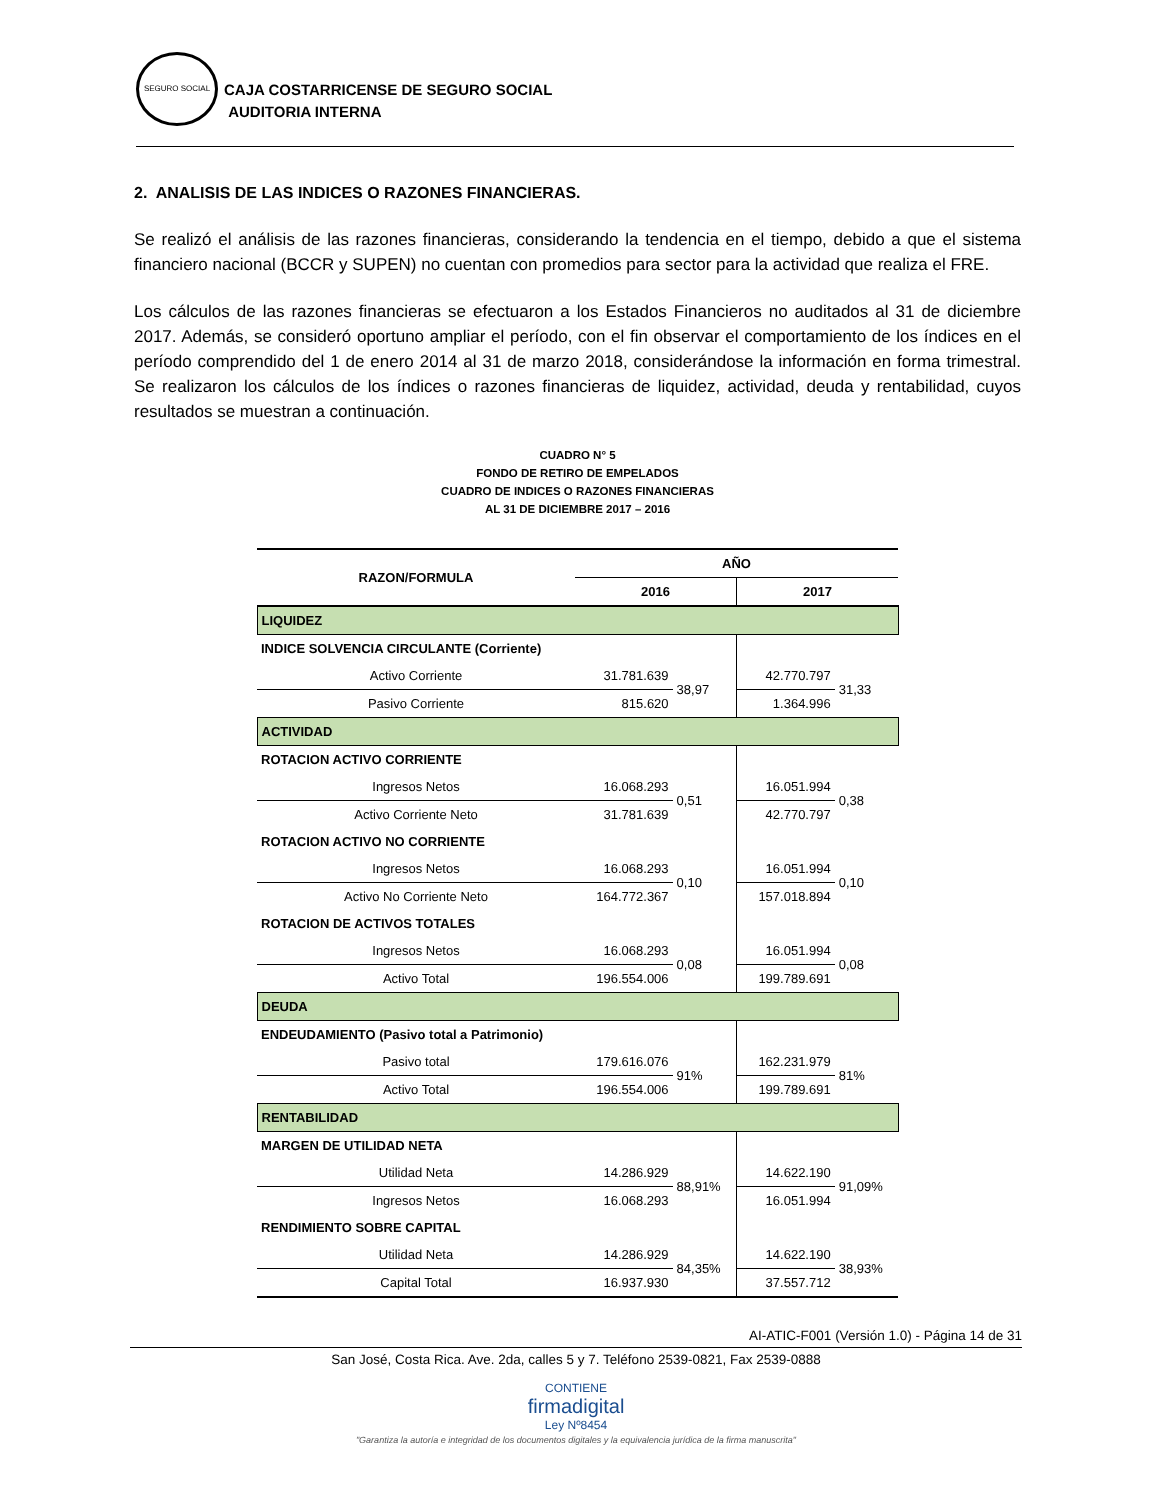SEGURO SOCIAL
CAJA COSTARRICENSE DE SEGURO SOCIAL
AUDITORIA INTERNA
2. ANALISIS DE LAS INDICES O RAZONES FINANCIERAS.
Se realizó el análisis de las razones financieras, considerando la tendencia en el tiempo, debido a que el sistema financiero nacional (BCCR y SUPEN) no cuentan con promedios para sector para la actividad que realiza el FRE.
Los cálculos de las razones financieras se efectuaron a los Estados Financieros no auditados al 31 de diciembre 2017. Además, se consideró oportuno ampliar el período, con el fin observar el comportamiento de los índices en el período comprendido del 1 de enero 2014 al 31 de marzo 2018, considerándose la información en forma trimestral. Se realizaron los cálculos de los índices o razones financieras de liquidez, actividad, deuda y rentabilidad, cuyos resultados se muestran a continuación.
CUADRO N° 5
FONDO DE RETIRO DE EMPELADOS
CUADRO DE INDICES O RAZONES FINANCIERAS
AL 31 DE DICIEMBRE 2017 – 2016
| RAZON/FORMULA | AÑO | | | |
| --- | --- | --- | --- | --- |
| | 2016 | | 2017 | |
| LIQUIDEZ | | | | |
| INDICE SOLVENCIA CIRCULANTE (Corriente) | | | | |
| Activo Corriente | 31.781.639 | 38,97 | 42.770.797 | 31,33 |
| Pasivo Corriente | 815.620 | | 1.364.996 | |
| ACTIVIDAD | | | | |
| ROTACION ACTIVO CORRIENTE | | | | |
| Ingresos Netos | 16.068.293 | 0,51 | 16.051.994 | 0,38 |
| Activo Corriente Neto | 31.781.639 | | 42.770.797 | |
| ROTACION ACTIVO NO CORRIENTE | | | | |
| Ingresos Netos | 16.068.293 | 0,10 | 16.051.994 | 0,10 |
| Activo No Corriente Neto | 164.772.367 | | 157.018.894 | |
| ROTACION DE ACTIVOS TOTALES | | | | |
| Ingresos Netos | 16.068.293 | 0,08 | 16.051.994 | 0,08 |
| Activo Total | 196.554.006 | | 199.789.691 | |
| DEUDA | | | | |
| ENDEUDAMIENTO (Pasivo total a Patrimonio) | | | | |
| Pasivo total | 179.616.076 | 91% | 162.231.979 | 81% |
| Activo Total | 196.554.006 | | 199.789.691 | |
| RENTABILIDAD | | | | |
| MARGEN DE UTILIDAD NETA | | | | |
| Utilidad Neta | 14.286.929 | 88,91% | 14.622.190 | 91,09% |
| Ingresos Netos | 16.068.293 | | 16.051.994 | |
| RENDIMIENTO SOBRE CAPITAL | | | | |
| Utilidad Neta | 14.286.929 | 84,35% | 14.622.190 | 38,93% |
| Capital Total | 16.937.930 | | 37.557.712 | |
AI-ATIC-F001 (Versión 1.0) - Página 14 de 31
San José, Costa Rica. Ave. 2da, calles 5 y 7. Teléfono 2539-0821, Fax 2539-0888
CONTIENE
firmadigital
Ley Nº8454
"Garantiza la autoría e integridad de los documentos digitales y la equivalencia jurídica de la firma manuscrita"